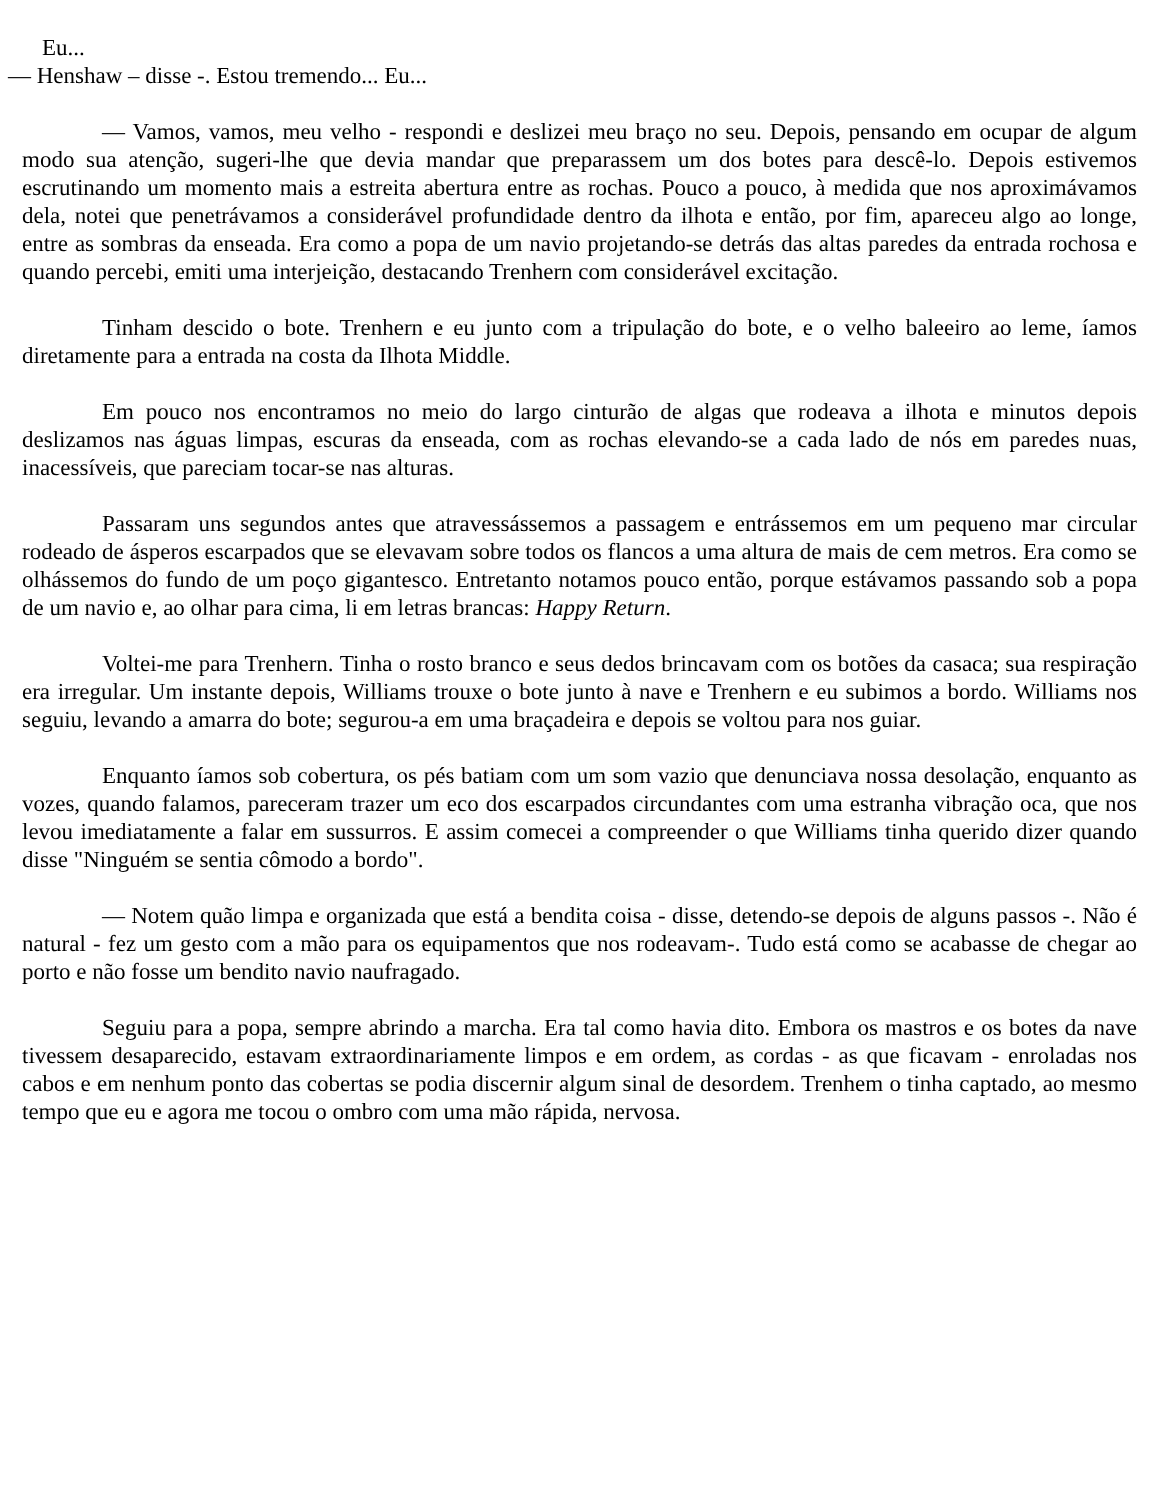Eu...
— Henshaw – disse -. Estou tremendo... Eu...
— Vamos, vamos, meu velho - respondi e deslizei meu braço no seu. Depois, pensando em ocupar de algum modo sua atenção, sugeri-lhe que devia mandar que preparassem um dos botes para descê-lo. Depois estivemos escrutinando um momento mais a estreita abertura entre as rochas. Pouco a pouco, à medida que nos aproximávamos dela, notei que penetrávamos a considerável profundidade dentro da ilhota e então, por fim, apareceu algo ao longe, entre as sombras da enseada. Era como a popa de um navio projetando-se detrás das altas paredes da entrada rochosa e quando percebi, emiti uma interjeição, destacando Trenhern com considerável excitação.
Tinham descido o bote. Trenhern e eu junto com a tripulação do bote, e o velho baleeiro ao leme, íamos diretamente para a entrada na costa da Ilhota Middle.
Em pouco nos encontramos no meio do largo cinturão de algas que rodeava a ilhota e minutos depois deslizamos nas águas limpas, escuras da enseada, com as rochas elevando-se a cada lado de nós em paredes nuas, inacessíveis, que pareciam tocar-se nas alturas.
Passaram uns segundos antes que atravessássemos a passagem e entrássemos em um pequeno mar circular rodeado de ásperos escarpados que se elevavam sobre todos os flancos a uma altura de mais de cem metros. Era como se olhássemos do fundo de um poço gigantesco. Entretanto notamos pouco então, porque estávamos passando sob a popa de um navio e, ao olhar para cima, li em letras brancas: Happy Return.
Voltei-me para Trenhern. Tinha o rosto branco e seus dedos brincavam com os botões da casaca; sua respiração era irregular. Um instante depois, Williams trouxe o bote junto à nave e Trenhern e eu subimos a bordo. Williams nos seguiu, levando a amarra do bote; segurou-a em uma braçadeira e depois se voltou para nos guiar.
Enquanto íamos sob cobertura, os pés batiam com um som vazio que denunciava nossa desolação, enquanto as vozes, quando falamos, pareceram trazer um eco dos escarpados circundantes com uma estranha vibração oca, que nos levou imediatamente a falar em sussurros. E assim comecei a compreender o que Williams tinha querido dizer quando disse "Ninguém se sentia cômodo a bordo".
— Notem quão limpa e organizada que está a bendita coisa - disse, detendo-se depois de alguns passos -. Não é natural - fez um gesto com a mão para os equipamentos que nos rodeavam-. Tudo está como se acabasse de chegar ao porto e não fosse um bendito navio naufragado.
Seguiu para a popa, sempre abrindo a marcha. Era tal como havia dito. Embora os mastros e os botes da nave tivessem desaparecido, estavam extraordinariamente limpos e em ordem, as cordas - as que ficavam - enroladas nos cabos e em nenhum ponto das cobertas se podia discernir algum sinal de desordem. Trenhem o tinha captado, ao mesmo tempo que eu e agora me tocou o ombro com uma mão rápida, nervosa.